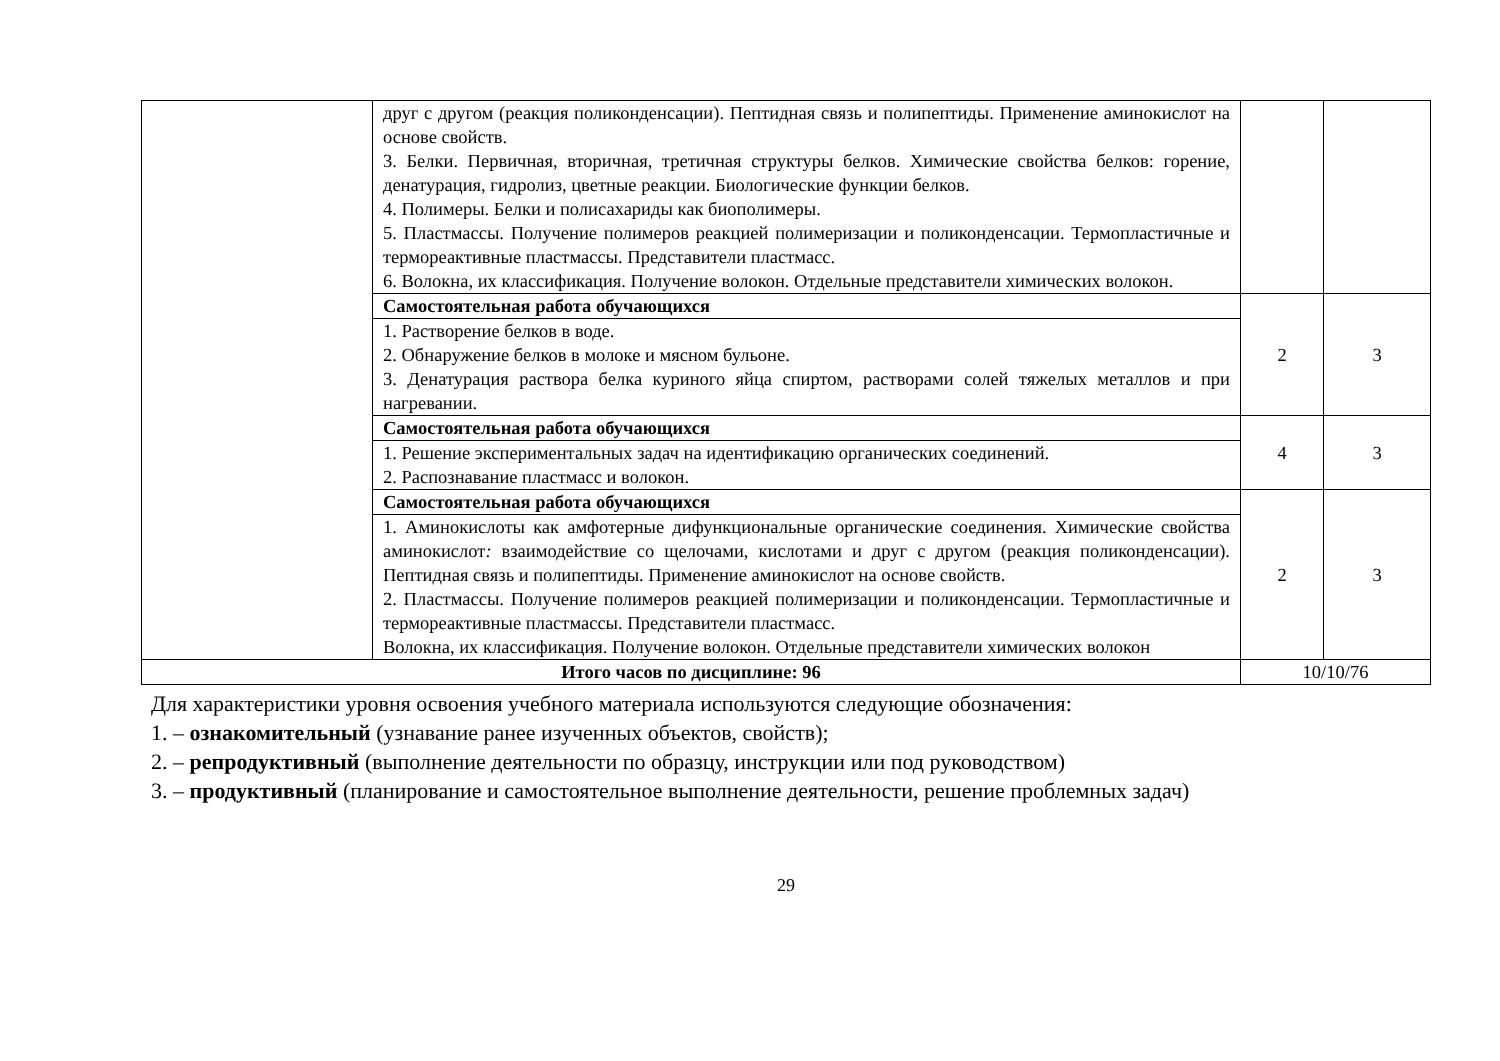| | друг с другом (реакция поликонденсации). Пептидная связь и полипептиды. Применение аминокислот на основе свойств. 3. Белки. Первичная, вторичная, третичная структуры белков. Химические свойства белков: горение, денатурация, гидролиз, цветные реакции. Биологические функции белков. 4. Полимеры. Белки и полисахариды как биополимеры. 5. Пластмассы. Получение полимеров реакцией полимеризации и поликонденсации. Термопластичные и термореактивные пластмассы. Представители пластмасс. 6. Волокна, их классификация. Получение волокон. Отдельные представители химических волокон. | | |
| | Самостоятельная работа обучающихся | 2 | 3 |
| | 1. Растворение белков в воде. 2. Обнаружение белков в молоке и мясном бульоне. 3. Денатурация раствора белка куриного яйца спиртом, растворами солей тяжелых металлов и при нагревании. | | |
| | Самостоятельная работа обучающихся | 4 | 3 |
| | 1. Решение экспериментальных задач на идентификацию органических соединений. 2. Распознавание пластмасс и волокон. | | |
| | Самостоятельная работа обучающихся | 2 | 3 |
| | 1. Аминокислоты как амфотерные дифункциональные органические соединения. Химические свойства аминокислот : взаимодействие со щелочами, кислотами и друг с другом (реакция поликонденсации). Пептидная связь и полипептиды. Применение аминокислот на основе свойств. 2. Пластмассы. Получение полимеров реакцией полимеризации и поликонденсации. Термопластичные и термореактивные пластмассы. Представители пластмасс. Волокна, их классификация. Получение волокон. Отдельные представители химических волокон | | |
| Итого часов по дисциплине: 96 | | 10/10/76 | |
Для характеристики уровня освоения учебного материала используются следующие обозначения:
1. – ознакомительный (узнавание ранее изученных объектов, свойств);
2. – репродуктивный (выполнение деятельности по образцу, инструкции или под руководством)
3. – продуктивный (планирование и самостоятельное выполнение деятельности, решение проблемных задач)
29